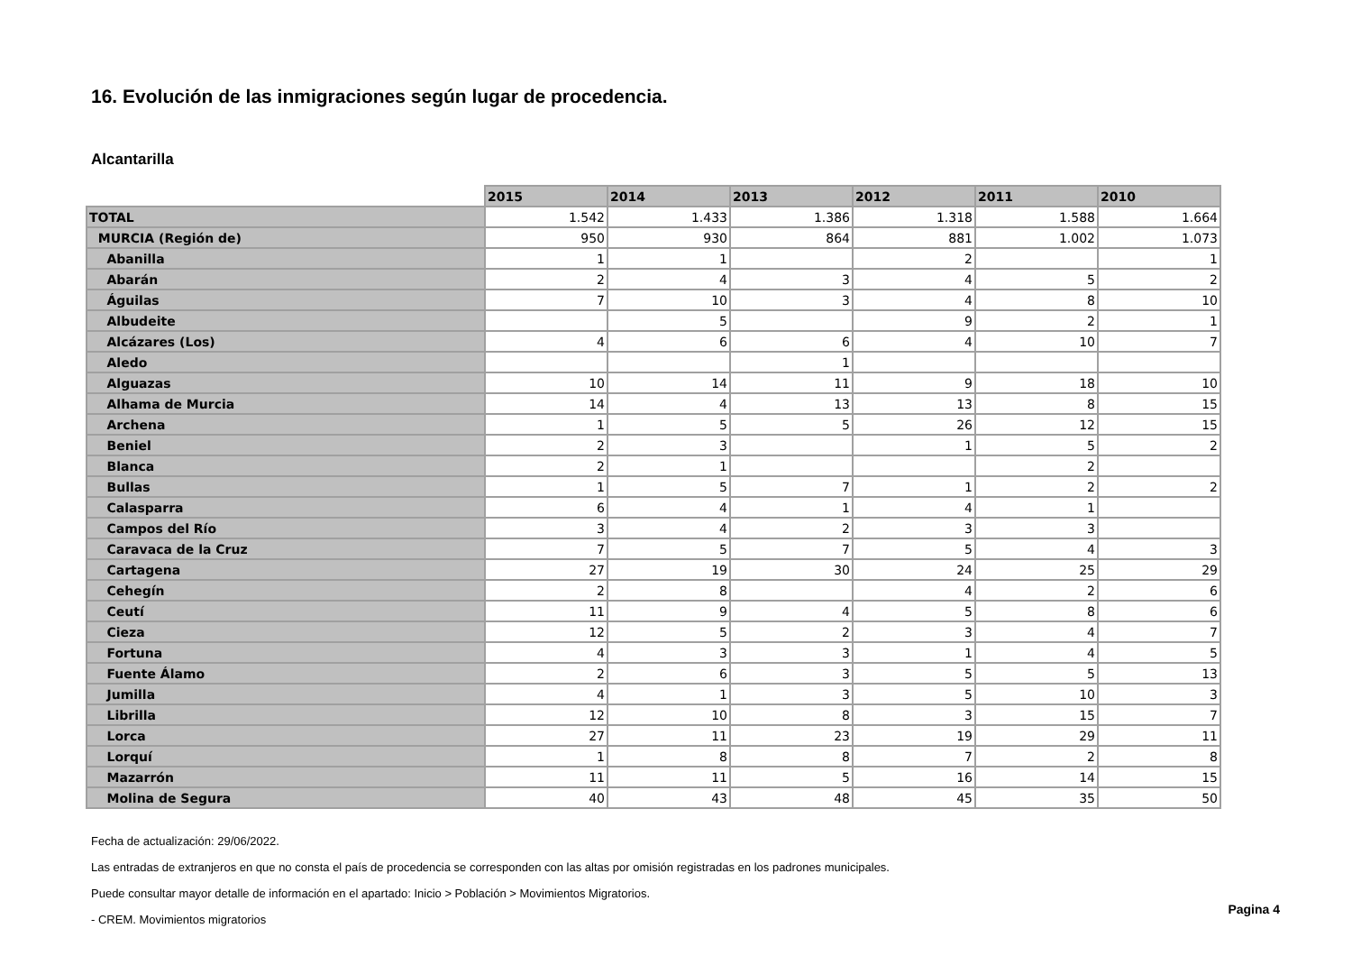16. Evolución de las inmigraciones según lugar de procedencia.
Alcantarilla
| | 2015 | 2014 | 2013 | 2012 | 2011 | 2010 |
| --- | --- | --- | --- | --- | --- | --- |
| TOTAL | 1.542 | 1.433 | 1.386 | 1.318 | 1.588 | 1.664 |
| MURCIA (Región de) | 950 | 930 | 864 | 881 | 1.002 | 1.073 |
| Abanilla | 1 | 1 | | 2 | | 1 |
| Abarán | 2 | 4 | 3 | 4 | 5 | 2 |
| Águilas | 7 | 10 | 3 | 4 | 8 | 10 |
| Albudeite | | 5 | | 9 | 2 | 1 |
| Alcázares (Los) | 4 | 6 | 6 | 4 | 10 | 7 |
| Aledo | | | 1 | | | |
| Alguazas | 10 | 14 | 11 | 9 | 18 | 10 |
| Alhama de Murcia | 14 | 4 | 13 | 13 | 8 | 15 |
| Archena | 1 | 5 | 5 | 26 | 12 | 15 |
| Beniel | 2 | 3 | | 1 | 5 | 2 |
| Blanca | 2 | 1 | | | 2 | |
| Bullas | 1 | 5 | 7 | 1 | 2 | 2 |
| Calasparra | 6 | 4 | 1 | 4 | 1 | |
| Campos del Río | 3 | 4 | 2 | 3 | 3 | |
| Caravaca de la Cruz | 7 | 5 | 7 | 5 | 4 | 3 |
| Cartagena | 27 | 19 | 30 | 24 | 25 | 29 |
| Cehegín | 2 | 8 | | 4 | 2 | 6 |
| Ceutí | 11 | 9 | 4 | 5 | 8 | 6 |
| Cieza | 12 | 5 | 2 | 3 | 4 | 7 |
| Fortuna | 4 | 3 | 3 | 1 | 4 | 5 |
| Fuente Álamo | 2 | 6 | 3 | 5 | 5 | 13 |
| Jumilla | 4 | 1 | 3 | 5 | 10 | 3 |
| Librilla | 12 | 10 | 8 | 3 | 15 | 7 |
| Lorca | 27 | 11 | 23 | 19 | 29 | 11 |
| Lorquí | 1 | 8 | 8 | 7 | 2 | 8 |
| Mazarrón | 11 | 11 | 5 | 16 | 14 | 15 |
| Molina de Segura | 40 | 43 | 48 | 45 | 35 | 50 |
Fecha de actualización: 29/06/2022.
Las entradas de extranjeros en que no consta el país de procedencia se corresponden con las altas por omisión registradas en los padrones municipales.
Puede consultar mayor detalle de información en el apartado: Inicio > Población > Movimientos Migratorios.
- CREM. Movimientos migratorios
Pagina 4